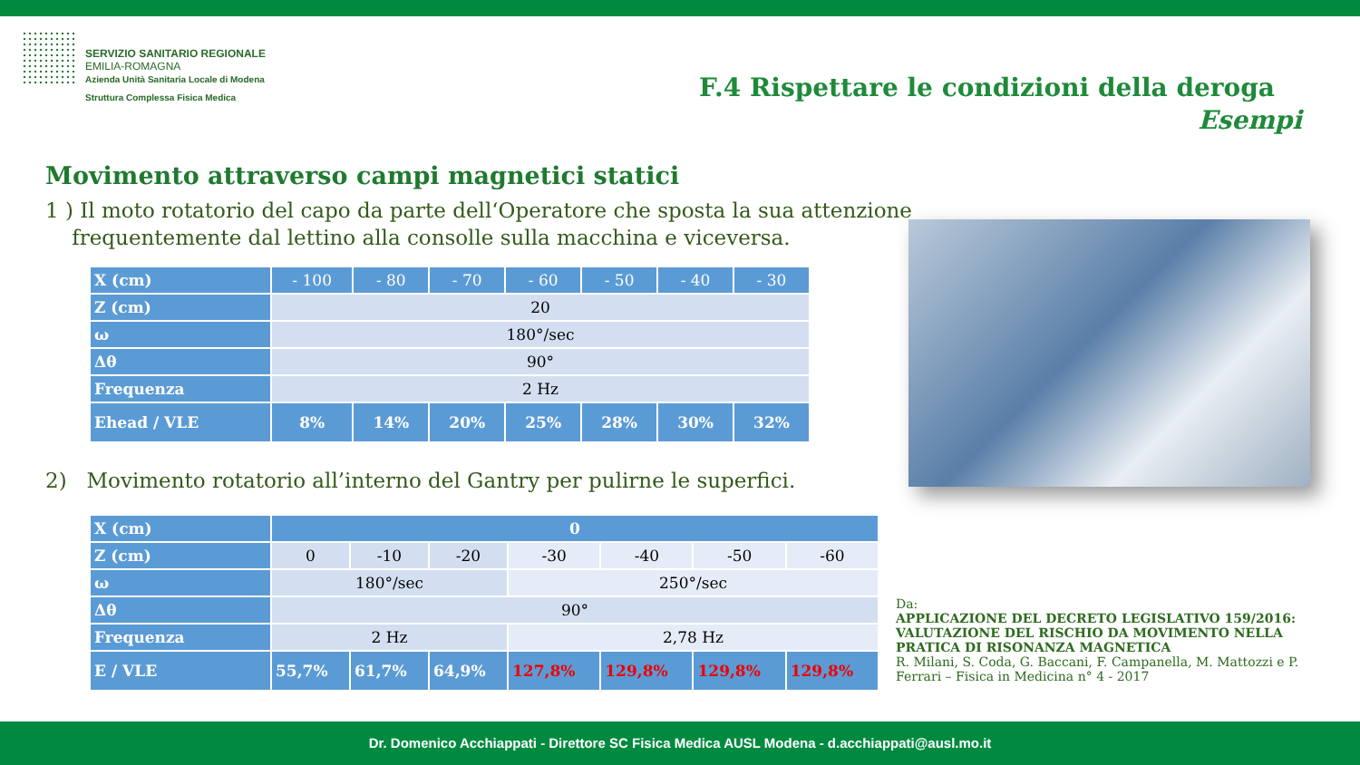SERVIZIO SANITARIO REGIONALE
EMILIA-ROMAGNA
Azienda Unità Sanitaria Locale di Modena
Struttura Complessa Fisica Medica
F.4 Rispettare le condizioni della deroga
Esempi
Movimento attraverso campi magnetici statici
1 ) Il moto rotatorio del capo da parte dell‘Operatore che sposta la sua attenzione
frequentemente dal lettino alla consolle sulla macchina e viceversa.
| X (cm) | - 100 | - 80 | - 70 | - 60 | - 50 | - 40 | - 30 |
| Z (cm) | 20 | | | | | | |
| ω | 180°/sec | | | | | | |
| Δθ | 90° | | | | | | |
| Frequenza | 2 Hz | | | | | | |
| Ehead / VLE | 8% | 14% | 20% | 25% | 28% | 30% | 32% |
2) Movimento rotatorio all’interno del Gantry per pulirne le superfici.
| X (cm) | 0 | | | | | | |
| Z (cm) | 0 | -10 | -20 | -30 | -40 | -50 | -60 |
| ω | 180°/sec | | | 250°/sec | | | |
| Δθ | 90° | | | | | | |
| Frequenza | 2 Hz | | | 2,78 Hz | | | |
| E / VLE | 55,7% | 61,7% | 64,9% | 127,8% | 129,8% | 129,8% | 129,8% |
Da:
APPLICAZIONE DEL DECRETO LEGISLATIVO 159/2016: VALUTAZIONE DEL RISCHIO DA MOVIMENTO NELLA PRATICA DI RISONANZA MAGNETICA
R. Milani, S. Coda, G. Baccani, F. Campanella, M. Mattozzi e P. Ferrari – Fisica in Medicina n° 4 - 2017
Dr. Domenico Acchiappati - Direttore SC Fisica Medica AUSL Modena - d.acchiappati@ausl.mo.it